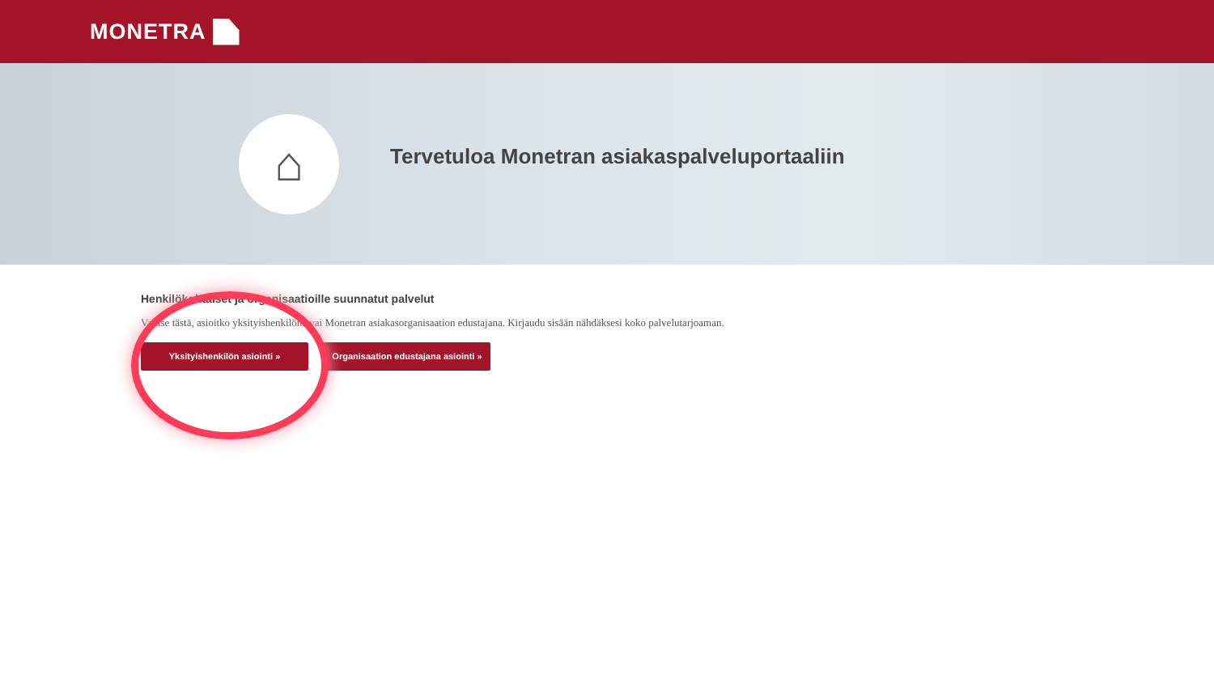MONETRA
⌂
Tervetuloa Monetran asiakaspalveluportaaliin
Henkilökohtaiset ja organisaatioille suunnatut palvelut
Valitse tästä, asioitko yksityishenkilönä vai Monetran asiakasorganisaation edustajana. Kirjaudu sisään nähdäksesi koko palvelutarjoaman.
Yksityishenkilön asiointi » Organisaation edustajana asiointi »